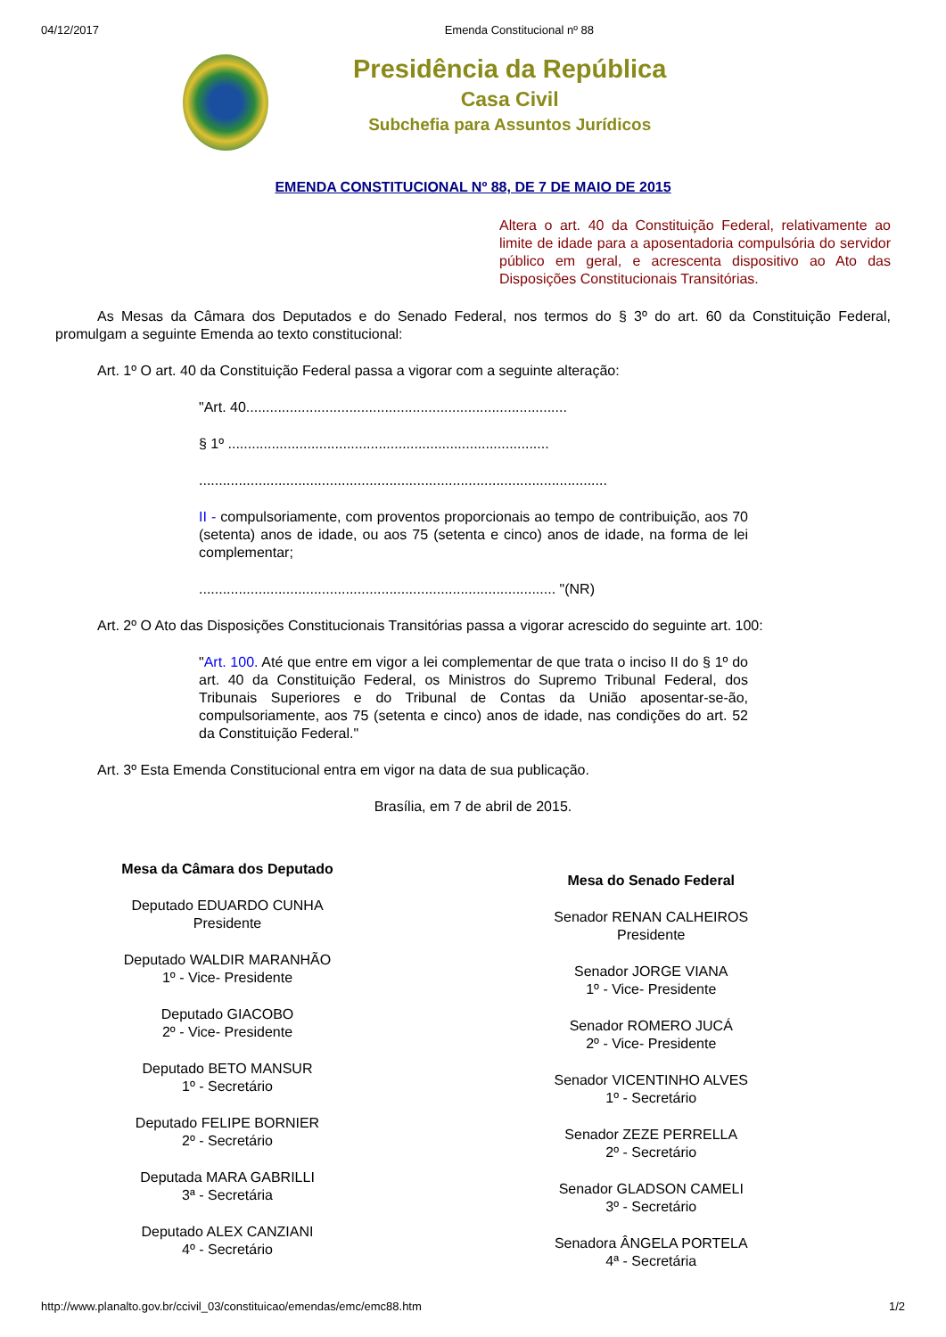04/12/2017 Emenda Constitucional nº 88
Presidência da República
Casa Civil
Subchefia para Assuntos Jurídicos
EMENDA CONSTITUCIONAL Nº 88, DE 7 DE MAIO DE 2015
Altera o art. 40 da Constituição Federal, relativamente ao limite de idade para a aposentadoria compulsória do servidor público em geral, e acrescenta dispositivo ao Ato das Disposições Constitucionais Transitórias.
As Mesas da Câmara dos Deputados e do Senado Federal, nos termos do § 3º do art. 60 da Constituição Federal, promulgam a seguinte Emenda ao texto constitucional:
Art. 1º O art. 40 da Constituição Federal passa a vigorar com a seguinte alteração:
"Art. 40.................................................................................
§ 1º .................................................................................
.......................................................................................................
II - compulsoriamente, com proventos proporcionais ao tempo de contribuição, aos 70 (setenta) anos de idade, ou aos 75 (setenta e cinco) anos de idade, na forma de lei complementar;
.......................................................................................... "(NR)
Art. 2º O Ato das Disposições Constitucionais Transitórias passa a vigorar acrescido do seguinte art. 100:
"Art. 100. Até que entre em vigor a lei complementar de que trata o inciso II do § 1º do art. 40 da Constituição Federal, os Ministros do Supremo Tribunal Federal, dos Tribunais Superiores e do Tribunal de Contas da União aposentar-se-ão, compulsoriamente, aos 75 (setenta e cinco) anos de idade, nas condições do art. 52 da Constituição Federal."
Art. 3º Esta Emenda Constitucional entra em vigor na data de sua publicação.
Brasília, em 7 de abril de 2015.
Mesa da Câmara dos Deputado
Deputado EDUARDO CUNHA
Presidente
Deputado WALDIR MARANHÃO
1º - Vice- Presidente
Deputado GIACOBO
2º - Vice- Presidente
Deputado BETO MANSUR
1º - Secretário
Deputado FELIPE BORNIER
2º - Secretário
Deputada MARA GABRILLI
3ª - Secretária
Deputado ALEX CANZIANI
4º - Secretário
Mesa do Senado Federal
Senador RENAN CALHEIROS
Presidente
Senador JORGE VIANA
1º - Vice- Presidente
Senador ROMERO JUCÁ
2º - Vice- Presidente
Senador VICENTINHO ALVES
1º - Secretário
Senador ZEZE PERRELLA
2º - Secretário
Senador GLADSON CAMELI
3º - Secretário
Senadora ÂNGELA PORTELA
4ª - Secretária
http://www.planalto.gov.br/ccivil_03/constituicao/emendas/emc/emc88.htm 1/2